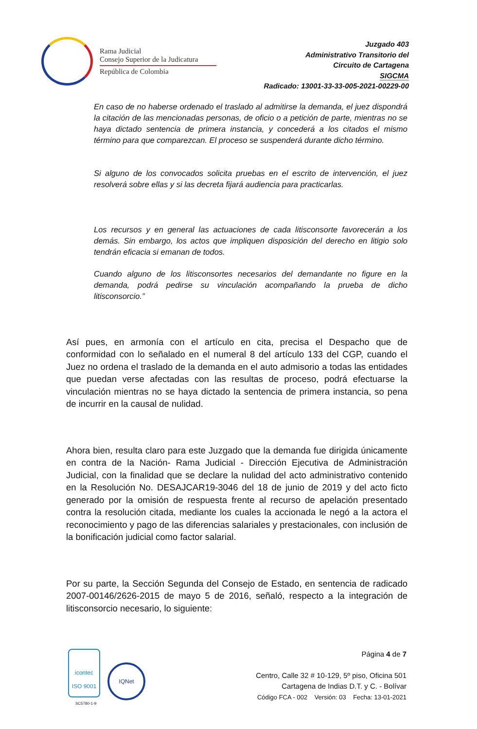Rama Judicial
Consejo Superior de la Judicatura
República de Colombia
Juzgado 403
Administrativo Transitorio del
Circuito de Cartagena
SIGCMA
Radicado: 13001-33-33-005-2021-00229-00
En caso de no haberse ordenado el traslado al admitirse la demanda, el juez dispondrá la citación de las mencionadas personas, de oficio o a petición de parte, mientras no se haya dictado sentencia de primera instancia, y concederá a los citados el mismo término para que comparezcan. El proceso se suspenderá durante dicho término.
Si alguno de los convocados solicita pruebas en el escrito de intervención, el juez resolverá sobre ellas y si las decreta fijará audiencia para practicarlas.
Los recursos y en general las actuaciones de cada litisconsorte favorecerán a los demás. Sin embargo, los actos que impliquen disposición del derecho en litigio solo tendrán eficacia si emanan de todos.
Cuando alguno de los litisconsortes necesarios del demandante no figure en la demanda, podrá pedirse su vinculación acompañando la prueba de dicho litisconsorcio.”
Así pues, en armonía con el artículo en cita, precisa el Despacho que de conformidad con lo señalado en el numeral 8 del artículo 133 del CGP, cuando el Juez no ordena el traslado de la demanda en el auto admisorio a todas las entidades que puedan verse afectadas con las resultas de proceso, podrá efectuarse la vinculación mientras no se haya dictado la sentencia de primera instancia, so pena de incurrir en la causal de nulidad.
Ahora bien, resulta claro para este Juzgado que la demanda fue dirigida únicamente en contra de la Nación- Rama Judicial - Dirección Ejecutiva de Administración Judicial, con la finalidad que se declare la nulidad del acto administrativo contenido en la Resolución No. DESAJCAR19-3046 del 18 de junio de 2019 y del acto ficto generado por la omisión de respuesta frente al recurso de apelación presentado contra la resolución citada, mediante los cuales la accionada le negó a la actora el reconocimiento y pago de las diferencias salariales y prestacionales, con inclusión de la bonificación judicial como factor salarial.
Por su parte, la Sección Segunda del Consejo de Estado, en sentencia de radicado 2007-00146/2626-2015 de mayo 5 de 2016, señaló, respecto a la integración de litisconsorcio necesario, lo siguiente:
icontec
ISO 9001
SC5780-1-9
IQNet
Página 4 de 7
Centro, Calle 32 # 10-129, 5º piso, Oficina 501
Cartagena de Indias D.T. y C. - Bolívar
Código FCA - 002 Versión: 03 Fecha: 13-01-2021